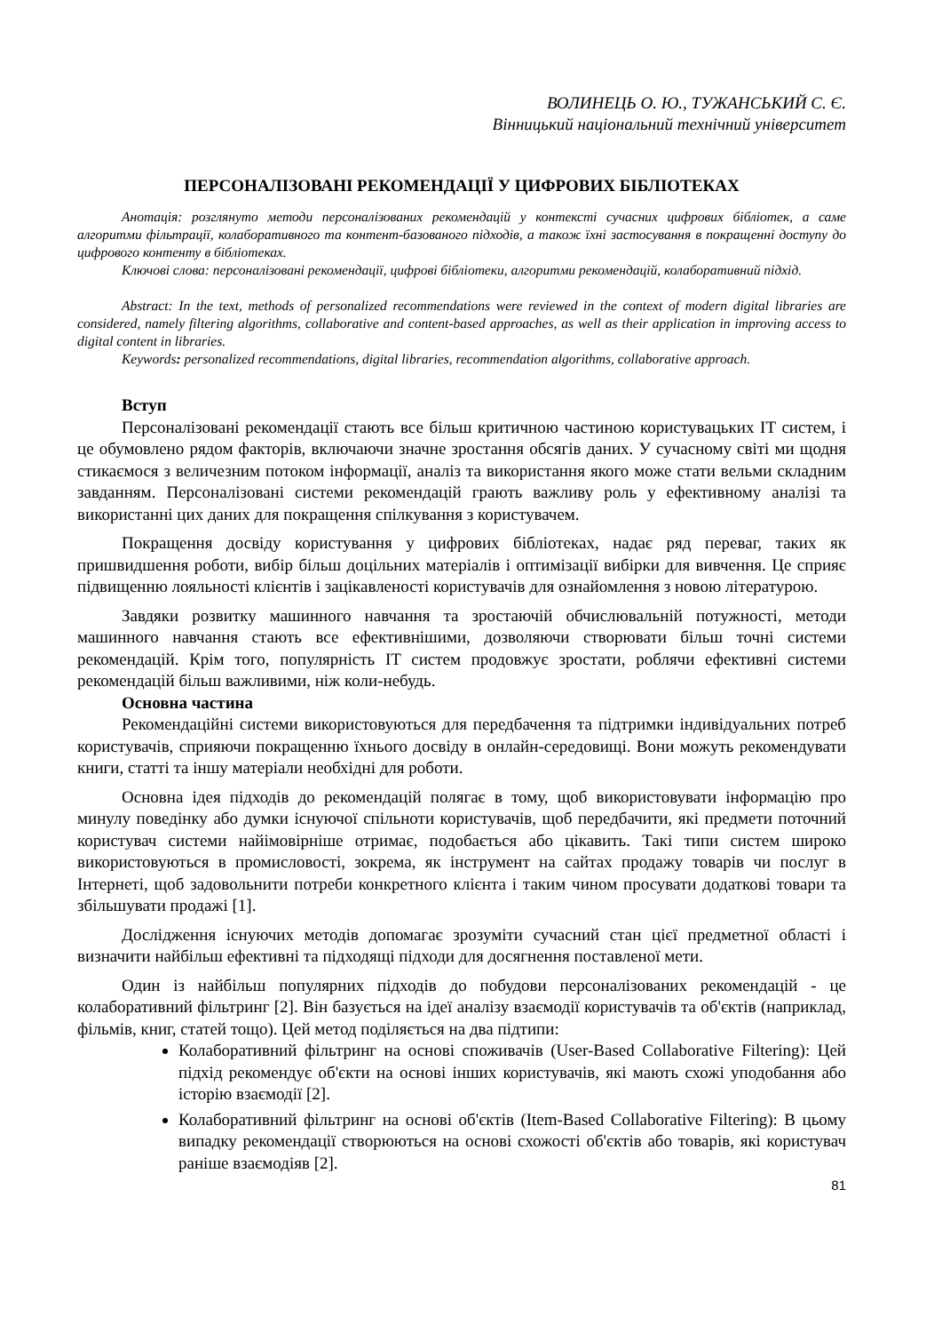ВОЛИНЕЦЬ О. Ю., ТУЖАНСЬКИЙ С. Є.
Вінницький національний технічний університет
ПЕРСОНАЛІЗОВАНІ РЕКОМЕНДАЦІЇ У ЦИФРОВИХ БІБЛІОТЕКАХ
Анотація: розглянуто методи персоналізованих рекомендацій у контексті сучасних цифрових бібліотек, а саме алгоритми фільтрації, колаборативного та контент-базованого підходів, а також їхні застосування в покращенні доступу до цифрового контенту в бібліотеках.
Ключові слова: персоналізовані рекомендації, цифрові бібліотеки, алгоритми рекомендацій, колаборативний підхід.
Abstract: In the text, methods of personalized recommendations were reviewed in the context of modern digital libraries are considered, namely filtering algorithms, collaborative and content-based approaches, as well as their application in improving access to digital content in libraries.
Keywords: personalized recommendations, digital libraries, recommendation algorithms, collaborative approach.
Вступ
Персоналізовані рекомендації стають все більш критичною частиною користувацьких IT систем, і це обумовлено рядом факторів, включаючи значне зростання обсягів даних. У сучасному світі ми щодня стикаємося з величезним потоком інформації, аналіз та використання якого може стати вельми складним завданням. Персоналізовані системи рекомендацій грають важливу роль у ефективному аналізі та використанні цих даних для покращення спілкування з користувачем.
Покращення досвіду користування у цифрових бібліотеках, надає ряд переваг, таких як пришвидшення роботи, вибір більш доцільних матеріалів і оптимізації вибірки для вивчення. Це сприяє підвищенню лояльності клієнтів і зацікавленості користувачів для ознайомлення з новою літературою.
Завдяки розвитку машинного навчання та зростаючій обчислювальній потужності, методи машинного навчання стають все ефективнішими, дозволяючи створювати більш точні системи рекомендацій. Крім того, популярність IT систем продовжує зростати, роблячи ефективні системи рекомендацій більш важливими, ніж коли-небудь.
Основна частина
Рекомендаційні системи використовуються для передбачення та підтримки індивідуальних потреб користувачів, сприяючи покращенню їхнього досвіду в онлайн-середовищі. Вони можуть рекомендувати книги, статті та іншу матеріали необхідні для роботи.
Основна ідея підходів до рекомендацій полягає в тому, щоб використовувати інформацію про минулу поведінку або думки існуючої спільноти користувачів, щоб передбачити, які предмети поточний користувач системи найімовірніше отримає, подобається або цікавить. Такі типи систем широко використовуються в промисловості, зокрема, як інструмент на сайтах продажу товарів чи послуг в Інтернеті, щоб задовольнити потреби конкретного клієнта і таким чином просувати додаткові товари та збільшувати продажі [1].
Дослідження існуючих методів допомагає зрозуміти сучасний стан цієї предметної області і визначити найбільш ефективні та підходящі підходи для досягнення поставленої мети.
Один із найбільш популярних підходів до побудови персоналізованих рекомендацій - це колаборативний фільтринг [2]. Він базується на ідеї аналізу взаємодії користувачів та об'єктів (наприклад, фільмів, книг, статей тощо). Цей метод поділяється на два підтипи:
Колаборативний фільтринг на основі споживачів (User-Based Collaborative Filtering): Цей підхід рекомендує об'єкти на основі інших користувачів, які мають схожі уподобання або історію взаємодії [2].
Колаборативний фільтринг на основі об'єктів (Item-Based Collaborative Filtering): В цьому випадку рекомендації створюються на основі схожості об'єктів або товарів, які користувач раніше взаємодіяв [2].
81